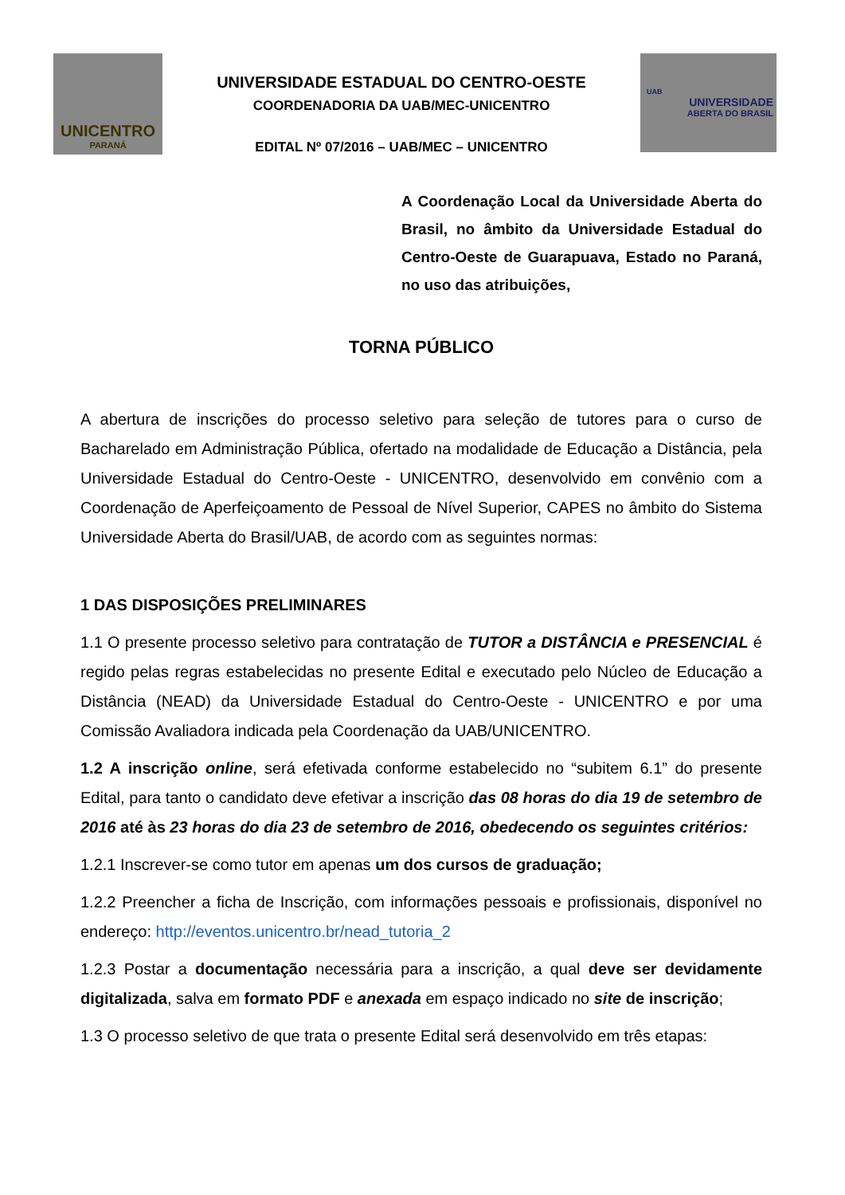UNICENTRO
PARANÁ
UNIVERSIDADE ESTADUAL DO CENTRO-OESTE
COORDENADORIA DA UAB/MEC-UNICENTRO
EDITAL Nº 07/2016 – UAB/MEC – UNICENTRO
UAB
UNIVERSIDADE
ABERTA DO BRASIL
A Coordenação Local da Universidade Aberta do Brasil, no âmbito da Universidade Estadual do Centro-Oeste de Guarapuava, Estado no Paraná, no uso das atribuições,
TORNA PÚBLICO
A abertura de inscrições do processo seletivo para seleção de tutores para o curso de Bacharelado em Administração Pública, ofertado na modalidade de Educação a Distância, pela Universidade Estadual do Centro-Oeste - UNICENTRO, desenvolvido em convênio com a Coordenação de Aperfeiçoamento de Pessoal de Nível Superior, CAPES no âmbito do Sistema Universidade Aberta do Brasil/UAB, de acordo com as seguintes normas:
1 DAS DISPOSIÇÕES PRELIMINARES
1.1 O presente processo seletivo para contratação de TUTOR a DISTÂNCIA e PRESENCIAL é regido pelas regras estabelecidas no presente Edital e executado pelo Núcleo de Educação a Distância (NEAD) da Universidade Estadual do Centro-Oeste - UNICENTRO e por uma Comissão Avaliadora indicada pela Coordenação da UAB/UNICENTRO.
1.2 A inscrição online, será efetivada conforme estabelecido no “subitem 6.1” do presente Edital, para tanto o candidato deve efetivar a inscrição das 08 horas do dia 19 de setembro de 2016 até às 23 horas do dia 23 de setembro de 2016, obedecendo os seguintes critérios:
1.2.1 Inscrever-se como tutor em apenas um dos cursos de graduação;
1.2.2 Preencher a ficha de Inscrição, com informações pessoais e profissionais, disponível no endereço: http://eventos.unicentro.br/nead_tutoria_2
1.2.3 Postar a documentação necessária para a inscrição, a qual deve ser devidamente digitalizada, salva em formato PDF e anexada em espaço indicado no site de inscrição;
1.3 O processo seletivo de que trata o presente Edital será desenvolvido em três etapas: